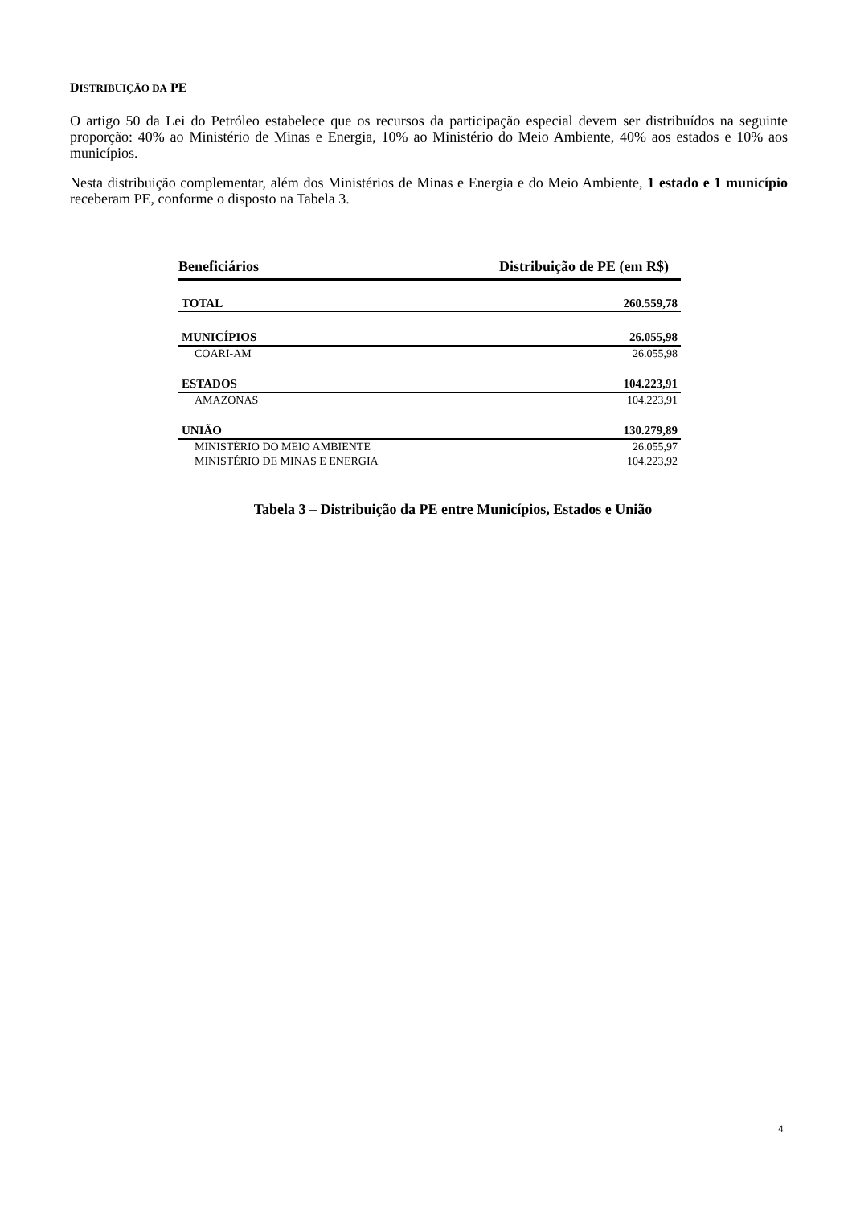DISTRIBUIÇÃO DA PE
O artigo 50 da Lei do Petróleo estabelece que os recursos da participação especial devem ser distribuídos na seguinte proporção: 40% ao Ministério de Minas e Energia, 10% ao Ministério do Meio Ambiente, 40% aos estados e 10% aos municípios.
Nesta distribuição complementar, além dos Ministérios de Minas e Energia e do Meio Ambiente, 1 estado e 1 município receberam PE, conforme o disposto na Tabela 3.
| Beneficiários | Distribuição de PE (em R$) |
| --- | --- |
| TOTAL | 260.559,78 |
| MUNICÍPIOS | 26.055,98 |
| COARI-AM | 26.055,98 |
| ESTADOS | 104.223,91 |
| AMAZONAS | 104.223,91 |
| UNIÃO | 130.279,89 |
| MINISTÉRIO DO MEIO AMBIENTE | 26.055,97 |
| MINISTÉRIO DE MINAS E ENERGIA | 104.223,92 |
Tabela 3 – Distribuição da PE entre Municípios, Estados e União
4